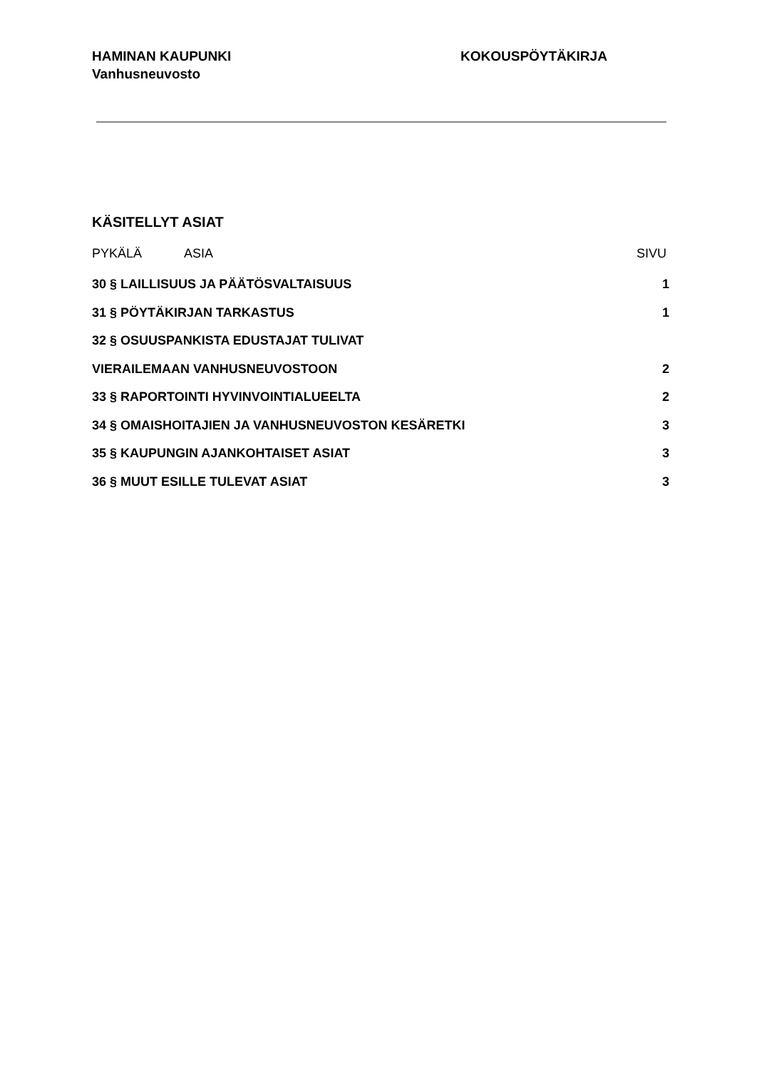HAMINAN KAUPUNKI
Vanhusneuvosto
KOKOUSPÖYTÄKIRJA
KÄSITELLYT ASIAT
PYKÄLÄ ASIA SIVU
30 § LAILLISUUS JA PÄÄTÖSVALTAISUUS 1
31 § PÖYTÄKIRJAN TARKASTUS 1
32 § OSUUSPANKISTA EDUSTAJAT TULIVAT
VIERAILEMAAN VANHUSNEUVOSTOON 2
33 § RAPORTOINTI HYVINVOINTIALUEELTA 2
34 § OMAISHOITAJIEN JA VANHUSNEUVOSTON KESÄRETKI 3
35 § KAUPUNGIN AJANKOHTAISET ASIAT 3
36 § MUUT ESILLE TULEVAT ASIAT 3